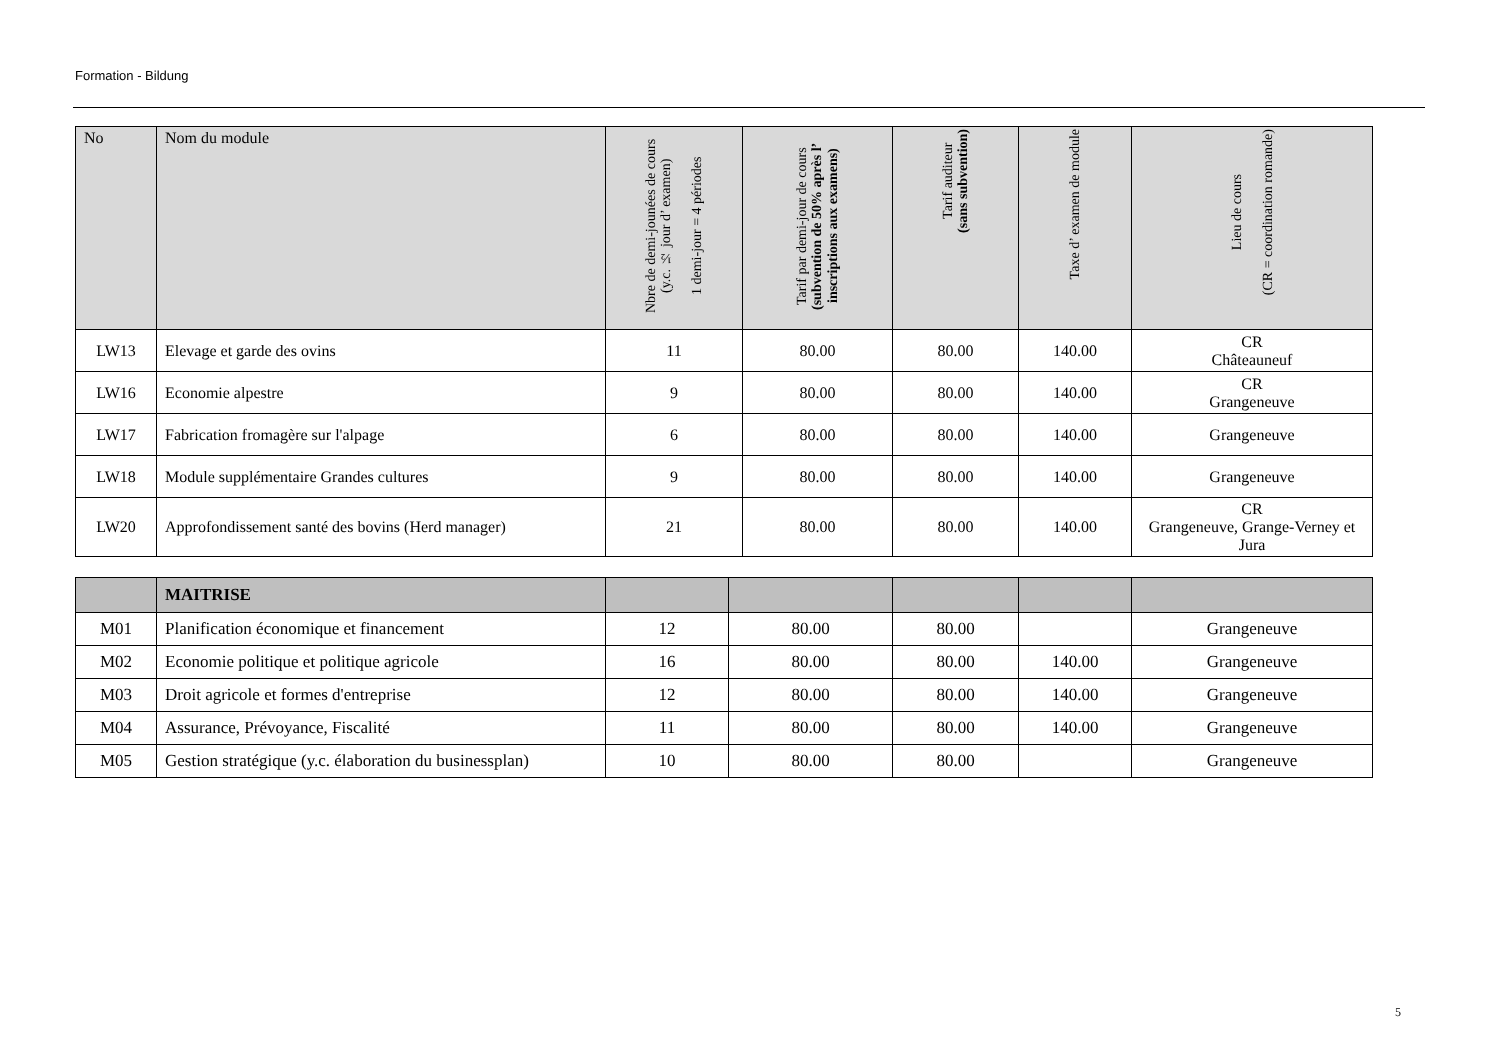Formation - Bildung
| No | Nom du module | Nbre de demi-jounées de cours (y.c. ½ jour d’ examen) 1 demi-jour = 4 périodes | Tarif par demi-jour de cours (subvention de 50% après l’ inscriptions aux examens) | Tarif auditeur (sans subvention) | Taxe d’ examen de module | Lieu de cours (CR = coordination romande) |
| --- | --- | --- | --- | --- | --- | --- |
| LW13 | Elevage et garde des ovins | 11 | 80.00 | 80.00 | 140.00 | CR Châteauneuf |
| LW16 | Economie alpestre | 9 | 80.00 | 80.00 | 140.00 | CR Grangeneuve |
| LW17 | Fabrication fromagère sur l'alpage | 6 | 80.00 | 80.00 | 140.00 | Grangeneuve |
| LW18 | Module supplémentaire Grandes cultures | 9 | 80.00 | 80.00 | 140.00 | Grangeneuve |
| LW20 | Approfondissement santé des bovins (Herd manager) | 21 | 80.00 | 80.00 | 140.00 | CR Grangeneuve, Grange-Verney et Jura |
| | MAITRISE | | | | | |
| M01 | Planification économique et financement | 12 | 80.00 | 80.00 | | Grangeneuve |
| M02 | Economie politique et politique agricole | 16 | 80.00 | 80.00 | 140.00 | Grangeneuve |
| M03 | Droit agricole et formes d'entreprise | 12 | 80.00 | 80.00 | 140.00 | Grangeneuve |
| M04 | Assurance, Prévoyance, Fiscalité | 11 | 80.00 | 80.00 | 140.00 | Grangeneuve |
| M05 | Gestion stratégique (y.c. élaboration du businessplan) | 10 | 80.00 | 80.00 | | Grangeneuve |
5